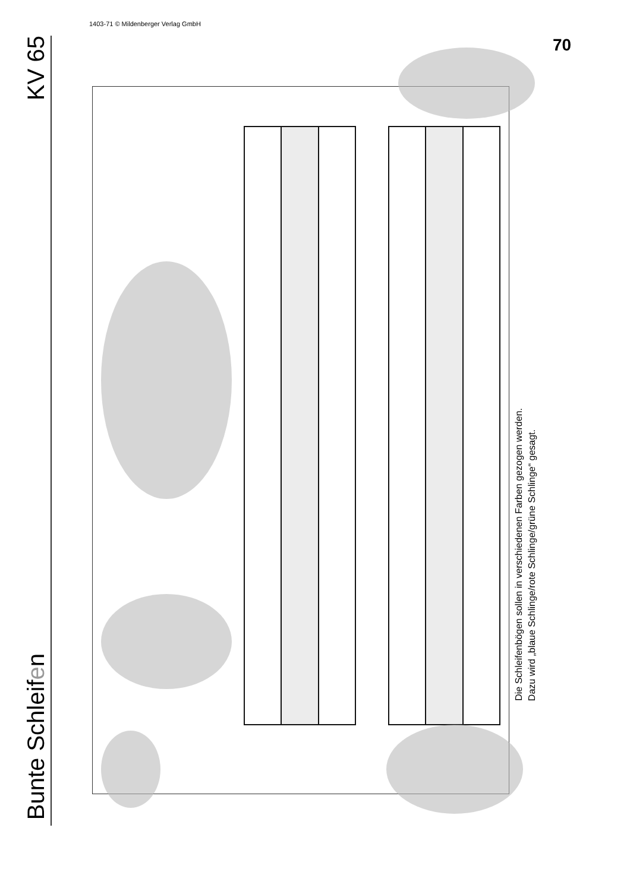1403-71 © Mildenberger Verlag GmbH
Bunte Schleifen KV 65
Die Schleifenbögen sollen in verschiedenen Farben gezogen werden.
Dazu wird „blaue Schlinge/rote Schlinge/grüne Schlinge“ gesagt.
70